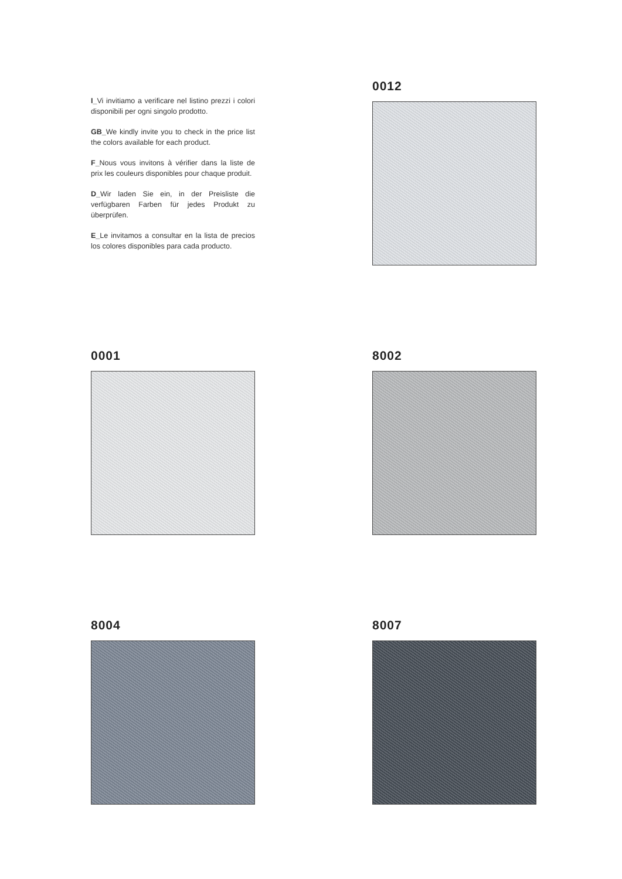I_Vi invitiamo a verificare nel listino prezzi i colori disponibili per ogni singolo prodotto.
GB_We kindly invite you to check in the price list the colors available for each product.
F_Nous vous invitons à vérifier dans la liste de prix les couleurs disponibles pour chaque produit.
D_Wir laden Sie ein, in der Preisliste die verfügbaren Farben für jedes Produkt zu überprüfen.
E_Le invitamos a consultar en la lista de precios los colores disponibles para cada producto.
0012
0001 8002
8004 8007